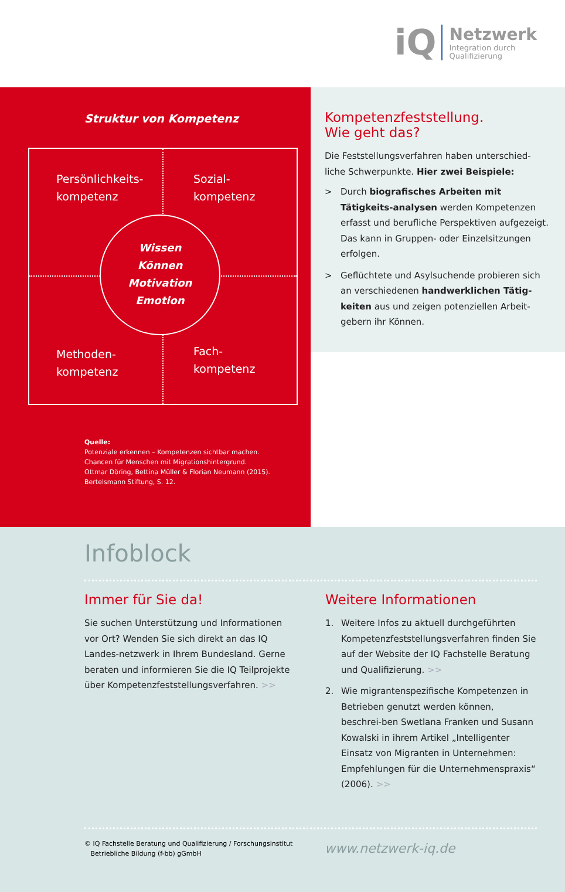iQ
Netzwerk
Integration durch
Qualifizierung
Struktur von Kompetenz
Persönlichkeits-
kompetenz
Sozial-
kompetenz
Methoden-
kompetenz
Fach-
kompetenz
Wissen
Können
Motivation
Emotion
Quelle:
Potenziale erkennen – Kompetenzen sichtbar machen.
Chancen für Menschen mit Migrationshintergrund.
Ottmar Döring, Bettina Müller & Florian Neumann (2015).
Bertelsmann Stiftung, S. 12.
Kompetenzfeststellung.
Wie geht das?
Die Feststellungsverfahren haben unterschied-liche Schwerpunkte. Hier zwei Beispiele:
> Durch biografisches Arbeiten mit Tätigkeits-analysen werden Kompetenzen erfasst und berufliche Perspektiven aufgezeigt. Das kann in Gruppen- oder Einzelsitzungen erfolgen.
> Geflüchtete und Asylsuchende probieren sich an verschiedenen handwerklichen Tätig-keiten aus und zeigen potenziellen Arbeit-gebern ihr Können.
Infoblock
Immer für Sie da!
Sie suchen Unterstützung und Informationen vor Ort? Wenden Sie sich direkt an das IQ Landes-netzwerk in Ihrem Bundesland. Gerne beraten und informieren Sie die IQ Teilprojekte über Kompetenzfeststellungsverfahren. >>
Weitere Informationen
1. Weitere Infos zu aktuell durchgeführten Kompetenzfeststellungsverfahren finden Sie auf der Website der IQ Fachstelle Beratung und Qualifizierung. >>
2. Wie migrantenspezifische Kompetenzen in Betrieben genutzt werden können, beschrei-ben Swetlana Franken und Susann Kowalski in ihrem Artikel „Intelligenter Einsatz von Migranten in Unternehmen: Empfehlungen für die Unternehmenspraxis“ (2006). >>
© IQ Fachstelle Beratung und Qualifizierung / Forschungsinstitut
Betriebliche Bildung (f-bb) gGmbH www.netzwerk-iq.de